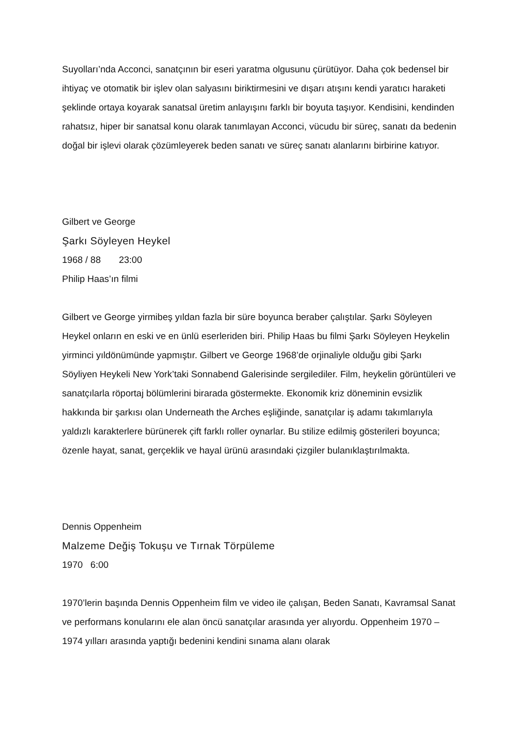Suyolları’nda Acconci, sanatçının bir eseri yaratma olgusunu çürütüyor. Daha çok bedensel bir ihtiyaç ve otomatik bir işlev olan salyasını biriktirmesini ve dışarı atışını kendi yaratıcı haraketi şeklinde ortaya koyarak sanatsal üretim anlayışını farklı bir boyuta taşıyor. Kendisini, kendinden rahatsız, hiper bir sanatsal konu olarak tanımlayan Acconci, vücudu bir süreç, sanatı da bedenin doğal bir işlevi olarak çözümleyerek beden sanatı ve süreç sanatı alanlarını birbirine katıyor.
Gilbert ve George
Şarkı Söyleyen Heykel
1968 / 88 23:00
Philip Haas’ın filmi
Gilbert ve George yirmibeş yıldan fazla bir süre boyunca beraber çalıştılar. Şarkı Söyleyen Heykel onların en eski ve en ünlü eserleriden biri. Philip Haas bu filmi Şarkı Söyleyen Heykelin yirminci yıldönümünde yapmıştır. Gilbert ve George 1968’de orjinaliyle olduğu gibi Şarkı Söyliyen Heykeli New York’taki Sonnabend Galerisinde sergilediler. Film, heykelin görüntüleri ve sanatçılarla röportaj bölümlerini birarada göstermekte. Ekonomik kriz döneminin evsizlik hakkında bir şarkısı olan Underneath the Arches eşliğinde, sanatçılar iş adamı takımlarıyla yaldızlı karakterlere bürünerek çift farklı roller oynarlar. Bu stilize edilmiş gösterileri boyunca; özenle hayat, sanat, gerçeklik ve hayal ürünü arasındaki çizgiler bulanıklaştırılmakta.
Dennis Oppenheim
Malzeme Değiş Tokuşu ve Tırnak Törpüleme
1970 6:00
1970’lerin başında Dennis Oppenheim film ve video ile çalışan, Beden Sanatı, Kavramsal Sanat ve performans konularını ele alan öncü sanatçılar arasında yer alıyordu. Oppenheim 1970 – 1974 yılları arasında yaptığı bedenini kendini sınama alanı olarak